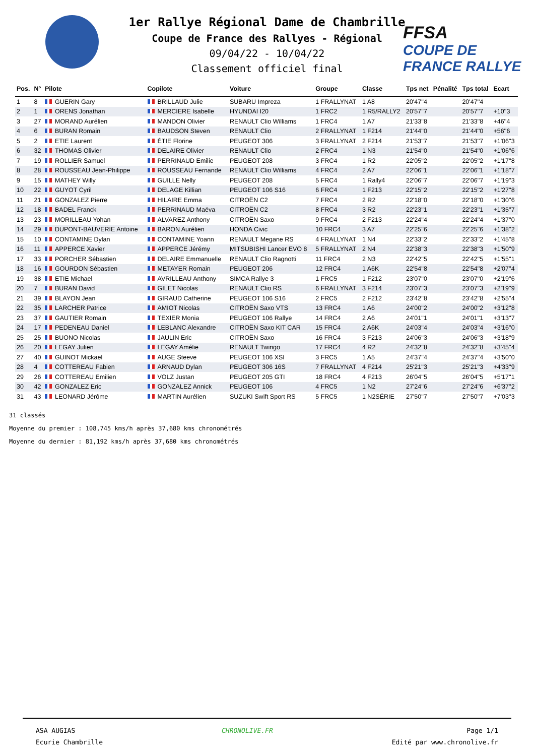FFSA
COUPE DE FRANCE RALLYE
1er Rallye Régional Dame de Chambrille
Coupe de France des Rallyes - Régional
09/04/22 - 10/04/22
Classement officiel final
| Pos. | N° | Pilote | Copilote | Voiture | Groupe | Classe | Tps net | Pénalité | Tps total | Ecart |
| --- | --- | --- | --- | --- | --- | --- | --- | --- | --- | --- |
| 1 | 8 | GUERIN Gary | BRILLAUD Julie | SUBARU Impreza | 1 FRALLYNAT | 1 A8 | 20'47''4 | | 20'47''4 | |
| 2 | 1 | ORENS Jonathan | MERCIERE Isabelle | HYUNDAI I20 | 1 FRC2 | 1 R5/RALLY2 | 20'57''7 | | 20'57''7 | +10''3 |
| 3 | 27 | MORAND Aurélien | MANDON Olivier | RENAULT Clio Williams | 1 FRC4 | 1 A7 | 21'33''8 | | 21'33''8 | +46''4 |
| 4 | 6 | BURAN Romain | BAUDSON Steven | RENAULT Clio | 2 FRALLYNAT | 1 F214 | 21'44''0 | | 21'44''0 | +56''6 |
| 5 | 2 | ETIE Laurent | ÉTIE Florine | PEUGEOT 306 | 3 FRALLYNAT | 2 F214 | 21'53''7 | | 21'53''7 | +1'06''3 |
| 6 | 32 | THOMAS Olivier | DELAIRE Olivier | RENAULT Clio | 2 FRC4 | 1 N3 | 21'54''0 | | 21'54''0 | +1'06''6 |
| 7 | 19 | ROLLIER Samuel | PERRINAUD Emilie | PEUGEOT 208 | 3 FRC4 | 1 R2 | 22'05''2 | | 22'05''2 | +1'17''8 |
| 8 | 28 | ROUSSEAU Jean-Philippe | ROUSSEAU Fernande | RENAULT Clio Williams | 4 FRC4 | 2 A7 | 22'06''1 | | 22'06''1 | +1'18''7 |
| 9 | 15 | MATHEY Willy | GUILLE Nelly | PEUGEOT 208 | 5 FRC4 | 1 Rally4 | 22'06''7 | | 22'06''7 | +1'19''3 |
| 10 | 22 | GUYOT Cyril | DELAGE Killian | PEUGEOT 106 S16 | 6 FRC4 | 1 F213 | 22'15''2 | | 22'15''2 | +1'27''8 |
| 11 | 21 | GONZALEZ Pierre | HILAIRE Emma | CITROËN C2 | 7 FRC4 | 2 R2 | 22'18''0 | | 22'18''0 | +1'30''6 |
| 12 | 18 | BADEL Franck | PERRINAUD Maëva | CITROËN C2 | 8 FRC4 | 3 R2 | 22'23''1 | | 22'23''1 | +1'35''7 |
| 13 | 23 | MORILLEAU Yohan | ALVAREZ Anthony | CITROËN Saxo | 9 FRC4 | 2 F213 | 22'24''4 | | 22'24''4 | +1'37''0 |
| 14 | 29 | DUPONT-BAUVERIE Antoine | BARON Aurélien | HONDA Civic | 10 FRC4 | 3 A7 | 22'25''6 | | 22'25''6 | +1'38''2 |
| 15 | 10 | CONTAMINE Dylan | CONTAMINE Yoann | RENAULT Megane RS | 4 FRALLYNAT | 1 N4 | 22'33''2 | | 22'33''2 | +1'45''8 |
| 16 | 11 | APPERCE Xavier | APPERCE Jérémy | MITSUBISHI Lancer EVO 8 | 5 FRALLYNAT | 2 N4 | 22'38''3 | | 22'38''3 | +1'50''9 |
| 17 | 33 | PORCHER Sébastien | DELAIRE Emmanuelle | RENAULT Clio Ragnotti | 11 FRC4 | 2 N3 | 22'42''5 | | 22'42''5 | +1'55''1 |
| 18 | 16 | GOURDON Sébastien | METAYER Romain | PEUGEOT 206 | 12 FRC4 | 1 A6K | 22'54''8 | | 22'54''8 | +2'07''4 |
| 19 | 38 | ETIE Michael | AVRILLEAU Anthony | SIMCA Rallye 3 | 1 FRC5 | 1 F212 | 23'07''0 | | 23'07''0 | +2'19''6 |
| 20 | 7 | BURAN David | GILET Nicolas | RENAULT Clio RS | 6 FRALLYNAT | 3 F214 | 23'07''3 | | 23'07''3 | +2'19''9 |
| 21 | 39 | BLAYON Jean | GIRAUD Catherine | PEUGEOT 106 S16 | 2 FRC5 | 2 F212 | 23'42''8 | | 23'42''8 | +2'55''4 |
| 22 | 35 | LARCHER Patrice | AMIOT Nicolas | CITROËN Saxo VTS | 13 FRC4 | 1 A6 | 24'00''2 | | 24'00''2 | +3'12''8 |
| 23 | 37 | GAUTIER Romain | TEXIER Monia | PEUGEOT 106 Rallye | 14 FRC4 | 2 A6 | 24'01''1 | | 24'01''1 | +3'13''7 |
| 24 | 17 | PEDENEAU Daniel | LEBLANC Alexandre | CITROËN Saxo KIT CAR | 15 FRC4 | 2 A6K | 24'03''4 | | 24'03''4 | +3'16''0 |
| 25 | 25 | BUONO Nicolas | JAULIN Eric | CITROËN Saxo | 16 FRC4 | 3 F213 | 24'06''3 | | 24'06''3 | +3'18''9 |
| 26 | 20 | LEGAY Julien | LEGAY Amélie | RENAULT Twingo | 17 FRC4 | 4 R2 | 24'32''8 | | 24'32''8 | +3'45''4 |
| 27 | 40 | GUINOT Mickael | AUGE Steeve | PEUGEOT 106 XSI | 3 FRC5 | 1 A5 | 24'37''4 | | 24'37''4 | +3'50''0 |
| 28 | 4 | COTTEREAU Fabien | ARNAUD Dylan | PEUGEOT 306 16S | 7 FRALLYNAT | 4 F214 | 25'21''3 | | 25'21''3 | +4'33''9 |
| 29 | 26 | COTTEREAU Emilien | VOLZ Justan | PEUGEOT 205 GTI | 18 FRC4 | 4 F213 | 26'04''5 | | 26'04''5 | +5'17''1 |
| 30 | 42 | GONZALEZ Eric | GONZALEZ Annick | PEUGEOT 106 | 4 FRC5 | 1 N2 | 27'24''6 | | 27'24''6 | +6'37''2 |
| 31 | 43 | LEONARD Jérôme | MARTIN Aurélien | SUZUKI Swift Sport RS | 5 FRC5 | 1 N2SÉRIE | 27'50''7 | | 27'50''7 | +7'03''3 |
31 classés
Moyenne du premier : 108,745 kms/h après 37,680 kms chronométrés
Moyenne du dernier : 81,192 kms/h après 37,680 kms chronométrés
ASA AUGIAS
Ecurie Chambrille
CHRONOLIVE.FR Page 1/1
Edité par www.chronolive.fr